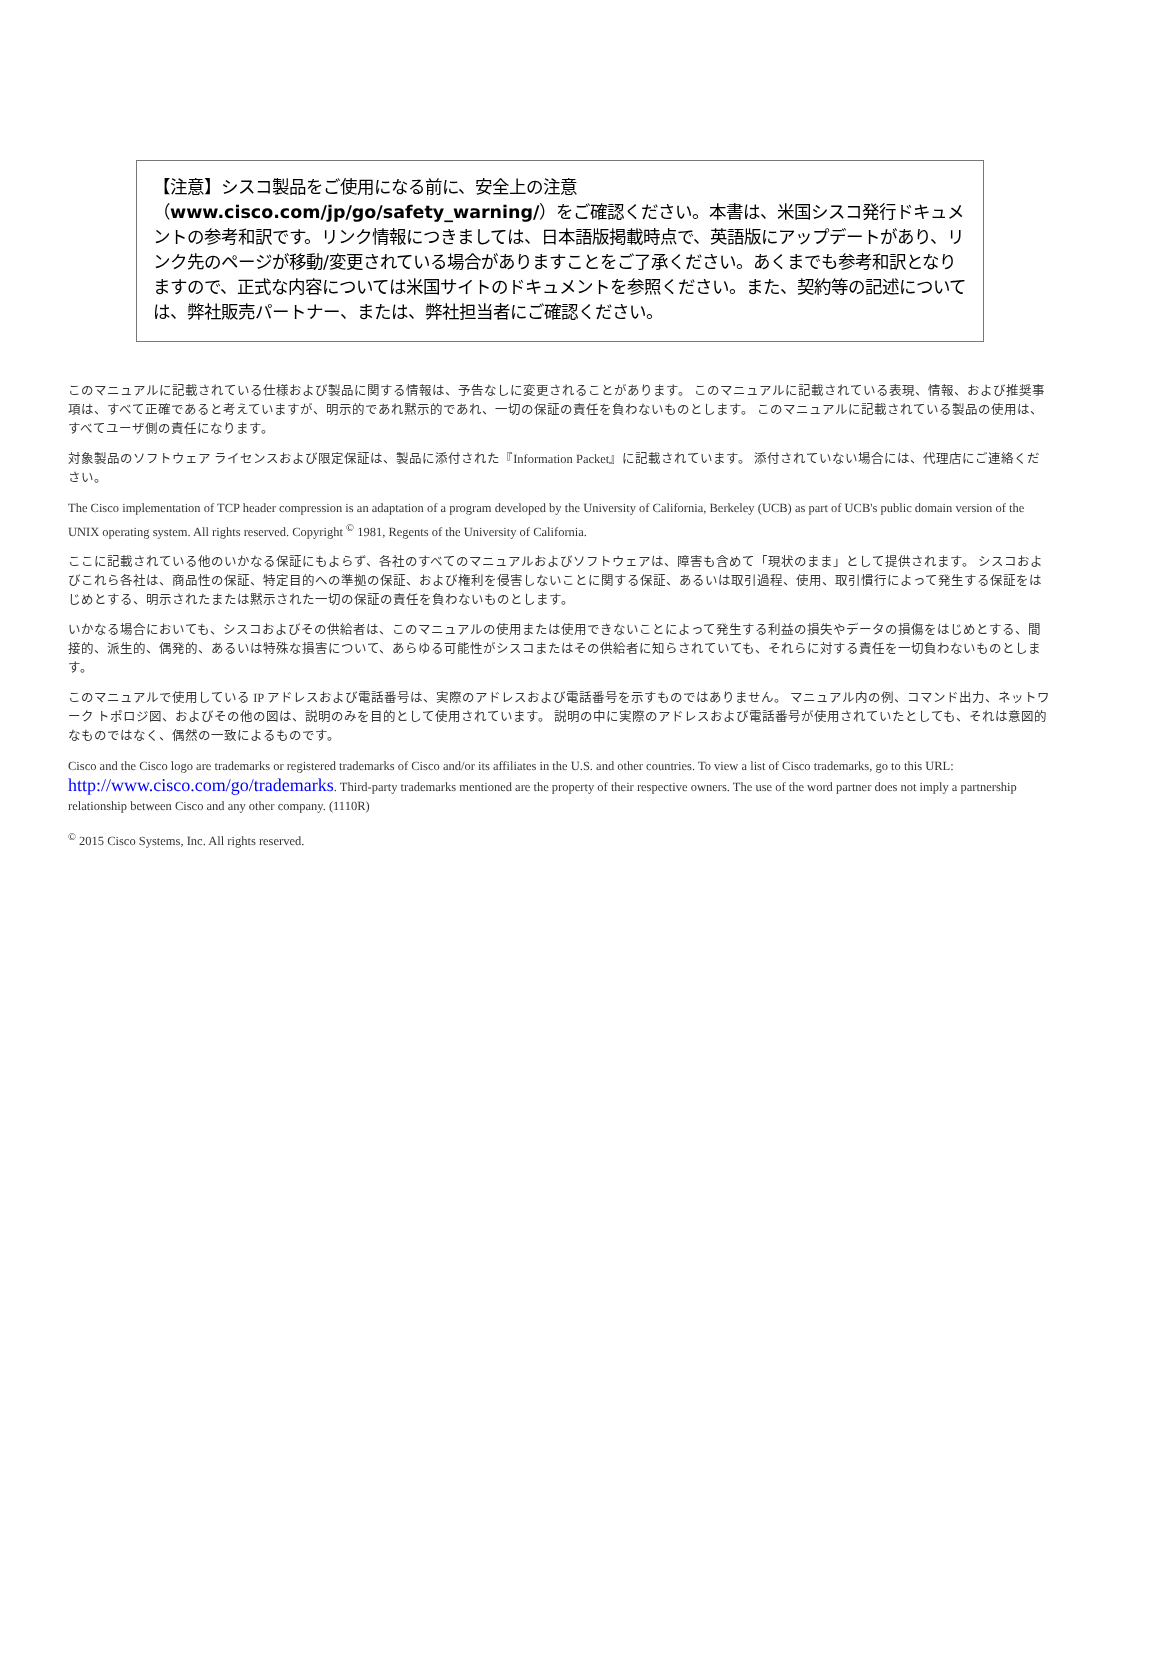【注意】シスコ製品をご使用になる前に、安全上の注意（www.cisco.com/jp/go/safety_warning/）をご確認ください。本書は、米国シスコ発行ドキュメントの参考和訳です。リンク情報につきましては、日本語版掲載時点で、英語版にアップデートがあり、リンク先のページが移動/変更されている場合がありますことをご了承ください。あくまでも参考和訳となりますので、正式な内容については米国サイトのドキュメントを参照ください。また、契約等の記述については、弊社販売パートナー、または、弊社担当者にご確認ください。
このマニュアルに記載されている仕様および製品に関する情報は、予告なしに変更されることがあります。 このマニュアルに記載されている表現、情報、および推奨事項は、すべて正確であると考えていますが、明示的であれ黙示的であれ、一切の保証の責任を負わないものとします。 このマニュアルに記載されている製品の使用は、すべてユーザ側の責任になります。
対象製品のソフトウェア ライセンスおよび限定保証は、製品に添付された『Information Packet』に記載されています。 添付されていない場合には、代理店にご連絡ください。
The Cisco implementation of TCP header compression is an adaptation of a program developed by the University of California, Berkeley (UCB) as part of UCB's public domain version of the UNIX operating system. All rights reserved. Copyright <sup>©</sup> 1981, Regents of the University of California.
ここに記載されている他のいかなる保証にもよらず、各社のすべてのマニュアルおよびソフトウェアは、障害も含めて「現状のまま」として提供されます。 シスコおよびこれら各社は、商品性の保証、特定目的への準拠の保証、および権利を侵害しないことに関する保証、あるいは取引過程、使用、取引慣行によって発生する保証をはじめとする、明示されたまたは黙示された一切の保証の責任を負わないものとします。
いかなる場合においても、シスコおよびその供給者は、このマニュアルの使用または使用できないことによって発生する利益の損失やデータの損傷をはじめとする、間接的、派生的、偶発的、あるいは特殊な損害について、あらゆる可能性がシスコまたはその供給者に知らされていても、それらに対する責任を一切負わないものとします。
このマニュアルで使用している IP アドレスおよび電話番号は、実際のアドレスおよび電話番号を示すものではありません。 マニュアル内の例、コマンド出力、ネットワーク トポロジ図、およびその他の図は、説明のみを目的として使用されています。 説明の中に実際のアドレスおよび電話番号が使用されていたとしても、それは意図的なものではなく、偶然の一致によるものです。
Cisco and the Cisco logo are trademarks or registered trademarks of Cisco and/or its affiliates in the U.S. and other countries. To view a list of Cisco trademarks, go to this URL: http://www.cisco.com/go/trademarks. Third-party trademarks mentioned are the property of their respective owners. The use of the word partner does not imply a partnership relationship between Cisco and any other company. (1110R)
<sup>©</sup> 2015 Cisco Systems, Inc. All rights reserved.